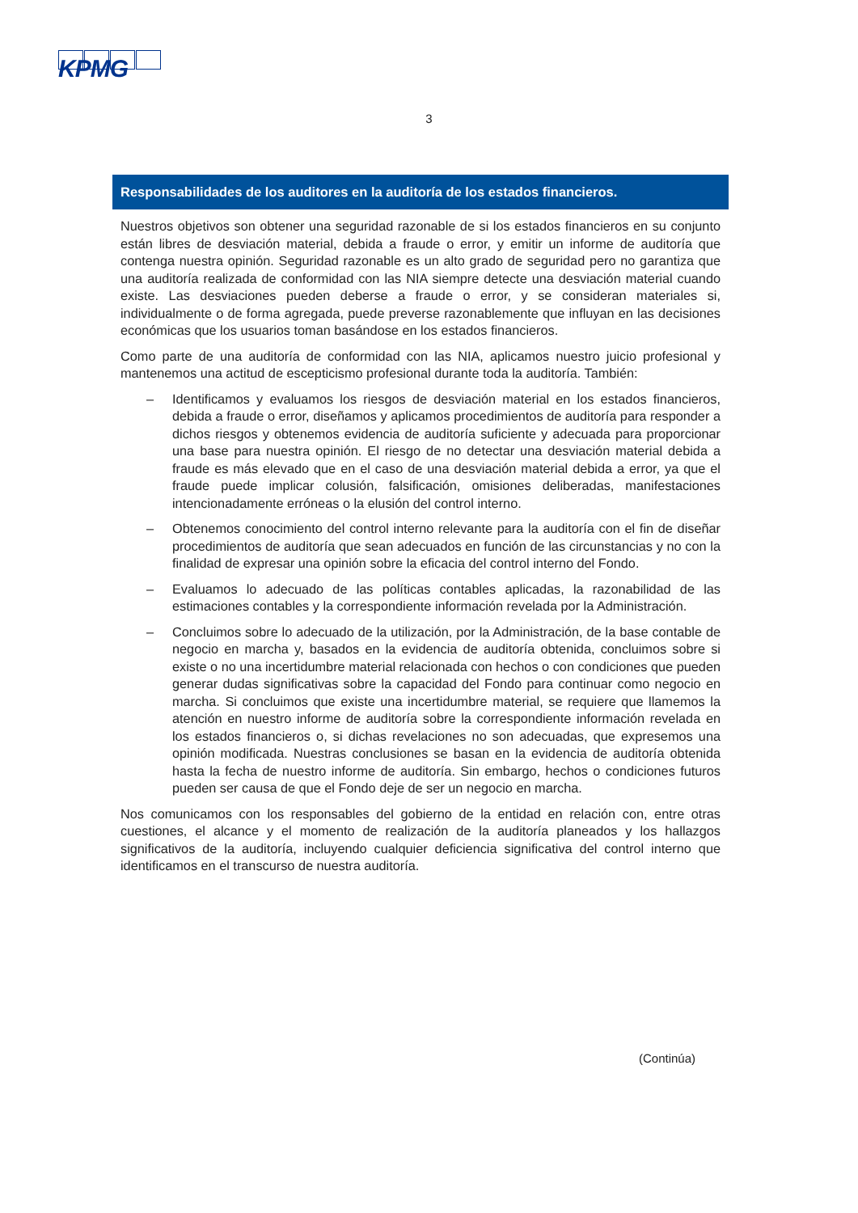KPMG
3
Responsabilidades de los auditores en la auditoría de los estados financieros.
Nuestros objetivos son obtener una seguridad razonable de si los estados financieros en su conjunto están libres de desviación material, debida a fraude o error, y emitir un informe de auditoría que contenga nuestra opinión. Seguridad razonable es un alto grado de seguridad pero no garantiza que una auditoría realizada de conformidad con las NIA siempre detecte una desviación material cuando existe. Las desviaciones pueden deberse a fraude o error, y se consideran materiales si, individualmente o de forma agregada, puede preverse razonablemente que influyan en las decisiones económicas que los usuarios toman basándose en los estados financieros.
Como parte de una auditoría de conformidad con las NIA, aplicamos nuestro juicio profesional y mantenemos una actitud de escepticismo profesional durante toda la auditoría. También:
– Identificamos y evaluamos los riesgos de desviación material en los estados financieros, debida a fraude o error, diseñamos y aplicamos procedimientos de auditoría para responder a dichos riesgos y obtenemos evidencia de auditoría suficiente y adecuada para proporcionar una base para nuestra opinión. El riesgo de no detectar una desviación material debida a fraude es más elevado que en el caso de una desviación material debida a error, ya que el fraude puede implicar colusión, falsificación, omisiones deliberadas, manifestaciones intencionadamente erróneas o la elusión del control interno.
– Obtenemos conocimiento del control interno relevante para la auditoría con el fin de diseñar procedimientos de auditoría que sean adecuados en función de las circunstancias y no con la finalidad de expresar una opinión sobre la eficacia del control interno del Fondo.
– Evaluamos lo adecuado de las políticas contables aplicadas, la razonabilidad de las estimaciones contables y la correspondiente información revelada por la Administración.
– Concluimos sobre lo adecuado de la utilización, por la Administración, de la base contable de negocio en marcha y, basados en la evidencia de auditoría obtenida, concluimos sobre si existe o no una incertidumbre material relacionada con hechos o con condiciones que pueden generar dudas significativas sobre la capacidad del Fondo para continuar como negocio en marcha. Si concluimos que existe una incertidumbre material, se requiere que llamemos la atención en nuestro informe de auditoría sobre la correspondiente información revelada en los estados financieros o, si dichas revelaciones no son adecuadas, que expresemos una opinión modificada. Nuestras conclusiones se basan en la evidencia de auditoría obtenida hasta la fecha de nuestro informe de auditoría. Sin embargo, hechos o condiciones futuros pueden ser causa de que el Fondo deje de ser un negocio en marcha.
Nos comunicamos con los responsables del gobierno de la entidad en relación con, entre otras cuestiones, el alcance y el momento de realización de la auditoría planeados y los hallazgos significativos de la auditoría, incluyendo cualquier deficiencia significativa del control interno que identificamos en el transcurso de nuestra auditoría.
(Continúa)